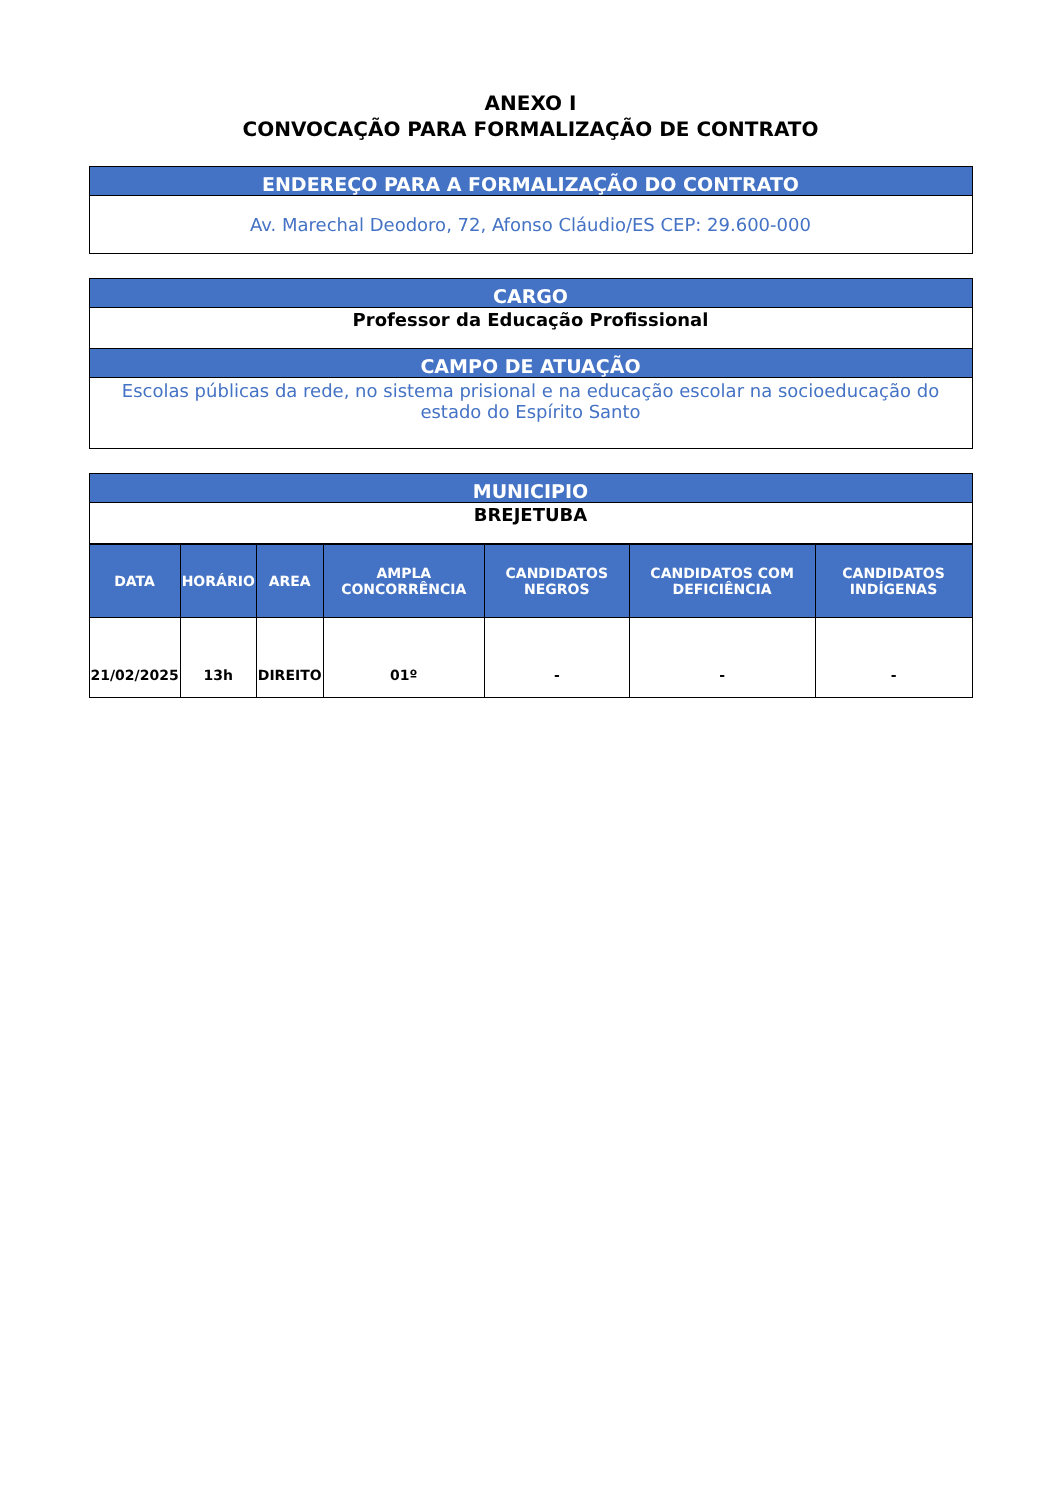ANEXO I
CONVOCAÇÃO PARA FORMALIZAÇÃO DE CONTRATO
| ENDEREÇO PARA A FORMALIZAÇÃO DO CONTRATO |
| Av. Marechal Deodoro, 72, Afonso Cláudio/ES CEP: 29.600-000 |
| CARGO |
| Professor da Educação Profissional |
| CAMPO DE ATUAÇÃO |
| Escolas públicas da rede, no sistema prisional e na educação escolar na socioeducação do estado do Espírito Santo |
| MUNICIPIO |
| BREJETUBA |
| DATA | HORÁRIO | AREA | AMPLA CONCORRÊNCIA | CANDIDATOS NEGROS | CANDIDATOS COM DEFICIÊNCIA | CANDIDATOS INDÍGENAS |
| --- | --- | --- | --- | --- | --- | --- |
| 21/02/2025 | 13h | DIREITO | 01º | - | - | - |